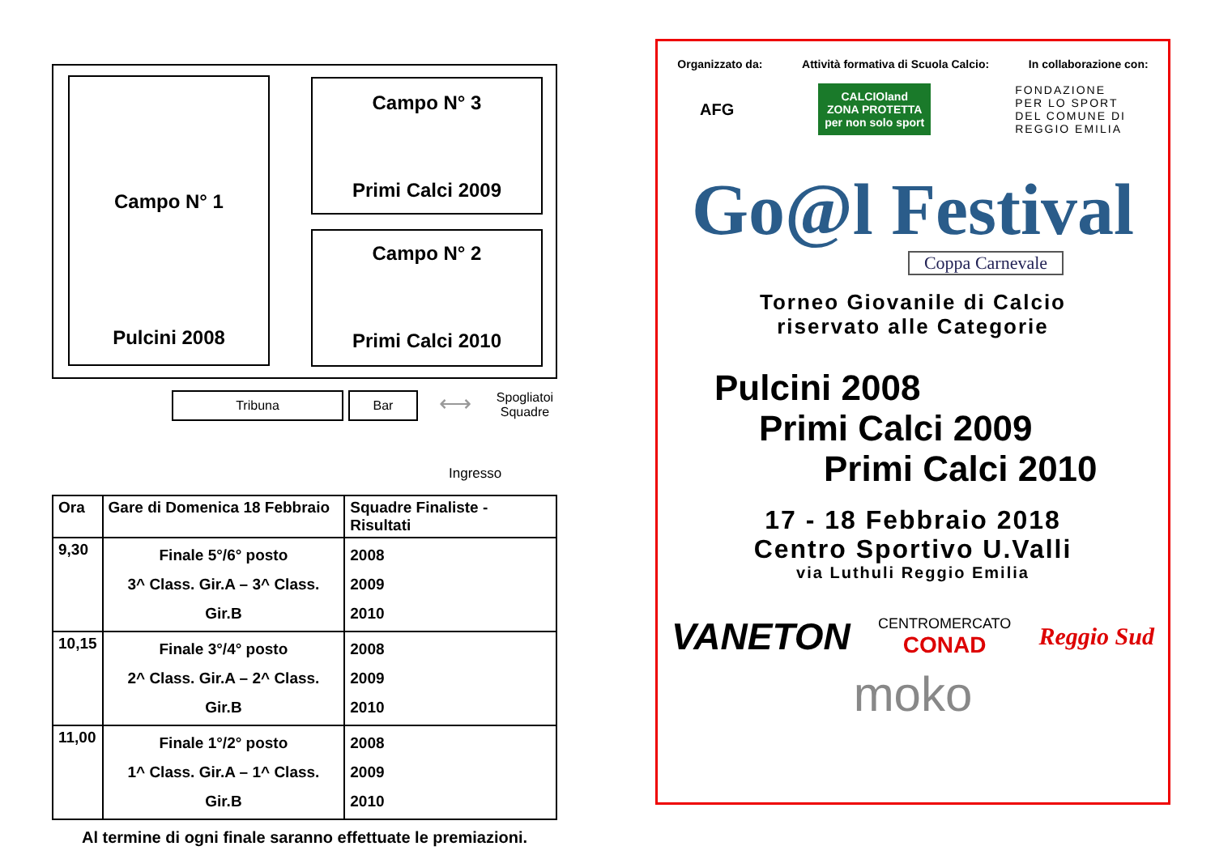Campo N° 1
Pulcini 2008
Campo N° 3
Primi Calci 2009
Campo N° 2
Primi Calci 2010
Tribuna Bar
⟷
Spogliatoi
Squadre
Ingresso
| Ora | Gare di Domenica 18 Febbraio | Squadre Finaliste - Risultati |
| --- | --- | --- |
| 9,30 | Finale 5°/6° posto 3^ Class. Gir.A – 3^ Class. Gir.B | 2008 2009 2010 |
| 10,15 | Finale 3°/4° posto 2^ Class. Gir.A – 2^ Class. Gir.B | 2008 2009 2010 |
| 11,00 | Finale 1°/2° posto 1^ Class. Gir.A – 1^ Class. Gir.B | 2008 2009 2010 |
Al termine di ogni finale saranno effettuate le premiazioni.
Organizzato da: Attività formativa di Scuola Calcio: In collaborazione con:
AFG CALCIOland
ZONA PROTETTA
per non solo sport FONDAZIONE
PER LO SPORT
DEL COMUNE DI
REGGIO EMILIA
Go@l Festival
Coppa Carnevale
Torneo Giovanile di Calcio
riservato alle Categorie
Pulcini 2008
Primi Calci 2009
Primi Calci 2010
17 - 18 Febbraio 2018
Centro Sportivo U.Valli
via Luthuli Reggio Emilia
VANETON CENTROMERCATO
CONAD Reggio Sud
moko